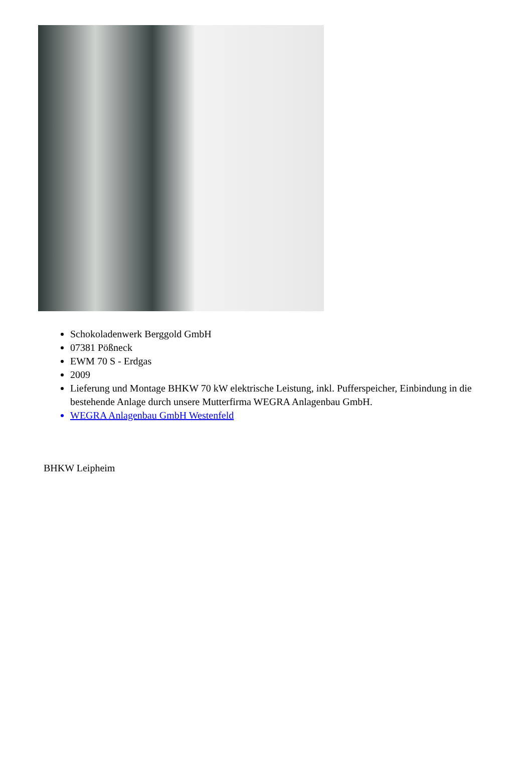Schokoladenwerk Berggold GmbH
07381 Pößneck
EWM 70 S - Erdgas
2009
Lieferung und Montage BHKW 70 kW elektrische Leistung, inkl. Pufferspeicher, Einbindung in die bestehende Anlage durch unsere Mutterfirma WEGRA Anlagenbau GmbH.
WEGRA Anlagenbau GmbH Westenfeld
BHKW Leipheim